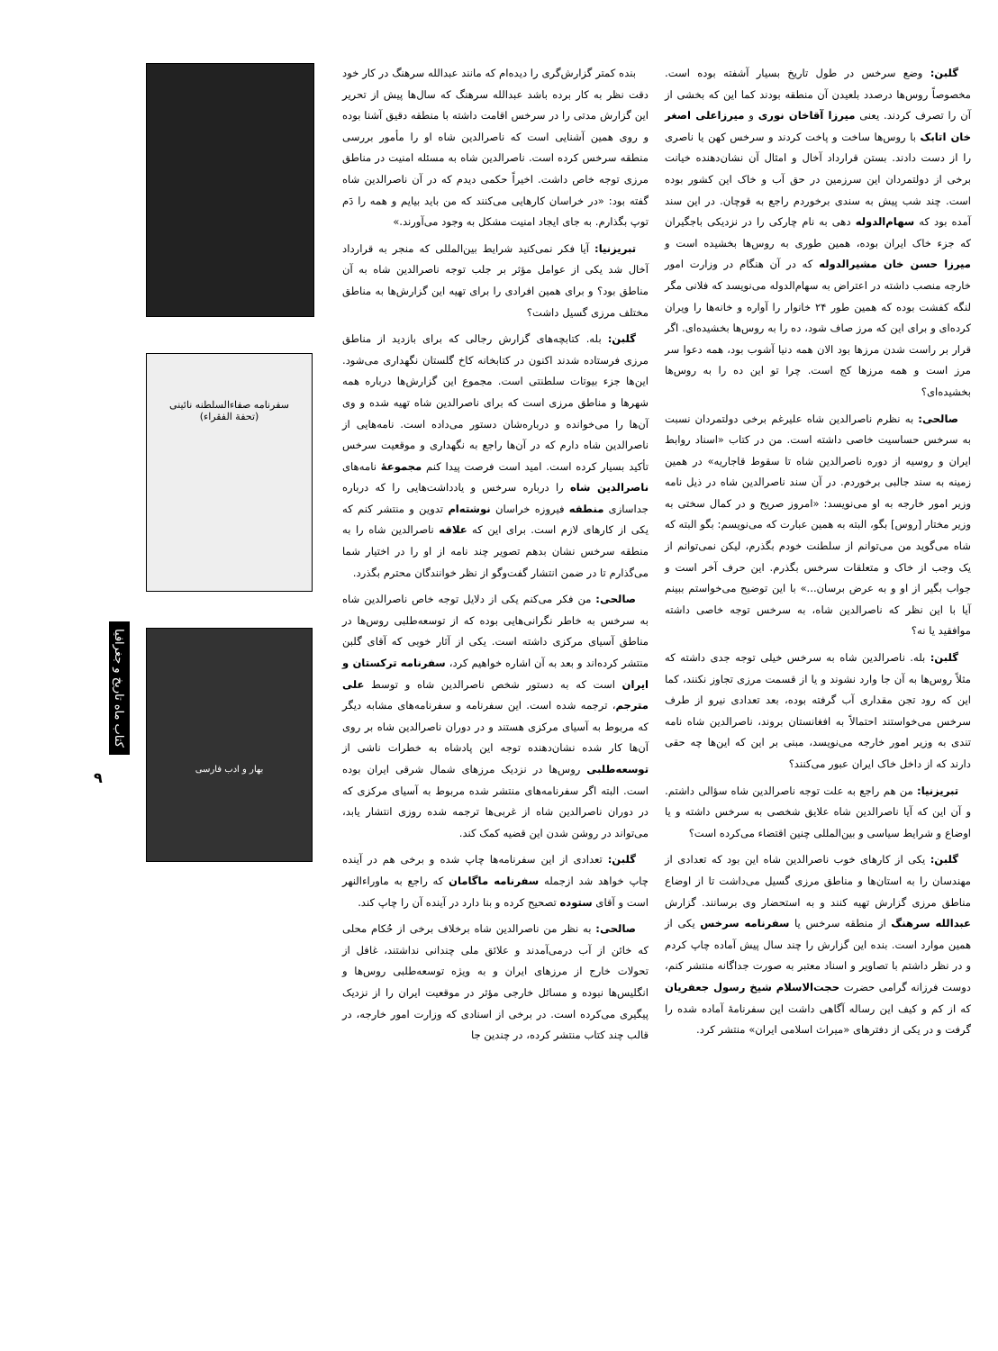گلبن: وضع سرخس در طول تاریخ بسیار آشفته بوده است. مخصوصاً روس‌ها درصدد بلعیدن آن منطقه بودند کما این که بخشی از آن را تصرف کردند. یعنی میرزا آقاخان نوری و میرزاعلی اصغر خان اتابک با روس‌ها ساخت و پاخت کردند و سرخس کهن یا ناصری را از دست دادند. بستن قرارداد آخال و امثال آن نشان‌دهنده خیانت برخی از دولتمردان این سرزمین در حق آب و خاک این کشور بوده است. چند شب پیش به سندی برخوردم راجع به قوچان. در این سند آمده بود که سهام‌الدوله دهی به نام چارکی را در نزدیکی باجگیران که جزء خاک ایران بوده، همین طوری به روس‌ها بخشیده است و میرزا حسن خان مشیرالدوله که در آن هنگام در وزارت امور خارجه منصب داشته در اعتراض به سهام‌الدوله می‌نویسد که فلانی مگر لنگه کفشت بوده که همین طور ۲۴ خانوار را آواره و خانه‌ها را ویران کرده‌ای و برای این که مرز صاف شود، ده را به روس‌ها بخشیده‌ای. اگر قرار بر راست شدن مرزها بود الان همه دنیا آشوب بود، همه دعوا سر مرز است و همه مرزها کج است. چرا تو این ده را به روس‌ها بخشیده‌ای؟
صالحی: به نظرم ناصرالدین شاه علیرغم برخی دولتمردان نسبت به سرخس حساسیت خاصی داشته است. من در کتاب «اسناد روابط ایران و روسیه از دوره ناصرالدین شاه تا سقوط قاجاریه» در همین زمینه به سند جالبی برخوردم. در آن سند ناصرالدین شاه در ذیل نامه وزیر امور خارجه به او می‌نویسد: «امروز صریح و در کمال سختی به وزیر مختار [روس] بگو، البته به همین عبارت که می‌نویسم: بگو البته که شاه می‌گوید من می‌توانم از سلطنت خودم بگذرم، لیکن نمی‌توانم از یک وجب از خاک و متعلقات سرخس بگذرم. این حرف آخر است و جواب بگیر از او و به عرض برسان...» با این توضیح می‌خواستم ببینم آیا با این نظر که ناصرالدین شاه، به سرخس توجه خاصی داشته موافقید یا نه؟
گلبن: بله. ناصرالدین شاه به سرخس خیلی توجه جدی داشته که مثلاً روس‌ها به آن جا وارد نشوند و یا از قسمت مرزی تجاوز نکنند، کما این که رود تجن مقداری آب گرفته بوده، بعد تعدادی نیرو از طرف سرخس می‌خواستند احتمالاً به افغانستان بروند، ناصرالدین شاه نامه تندی به وزیر امور خارجه می‌نویسد، مبنی بر این که این‌ها چه حقی دارند که از داخل خاک ایران عبور می‌کنند؟
تبریزنیا: من هم راجع به علت توجه ناصرالدین شاه سؤالی داشتم. و آن این که آیا ناصرالدین شاه علایق شخصی به سرخس داشته و یا اوضاع و شرایط سیاسی و بین‌المللی چنین اقتضاء می‌کرده است؟
گلبن: یکی از کارهای خوب ناصرالدین شاه این بود که تعدادی از مهندسان را به استان‌ها و مناطق مرزی گسیل می‌داشت تا از اوضاع مناطق مرزی گزارش تهیه کنند و به استحضار وی برسانند. گزارش عبدالله سرهنگ از منطقه سرخس یا سفرنامه سرخس یکی از همین موارد است. بنده این گزارش را چند سال پیش آماده چاپ کردم و در نظر داشتم با تصاویر و اسناد معتبر به صورت جداگانه منتشر کنم، دوست فرزانه گرامی حضرت حجت‌الاسلام شیخ رسول جعفریان که از کم و کیف این رساله آگاهی داشت این سفرنامهٔ آماده شده را گرفت و در یکی از دفترهای «میراث اسلامی ایران» منتشر کرد.
بنده کمتر گزارش‌گری را دیده‌ام که مانند عبدالله سرهنگ در کار خود دقت نظر به کار برده باشد عبدالله سرهنگ که سال‌ها پیش از تحریر این گزارش مدتی را در سرخس اقامت داشته با منطقه دقیق آشنا بوده و روی همین آشنایی است که ناصرالدین شاه او را مأمور بررسی منطقه سرخس کرده است. ناصرالدین شاه به مسئله امنیت در مناطق مرزی توجه خاص داشت. اخیراً حکمی دیدم که در آن ناصرالدین شاه گفته بود: «در خراسان کارهایی می‌کنند که من باید بیایم و همه را دَم توپ بگذارم. به جای ایجاد امنیت مشکل به وجود می‌آورند.»
تبریزنیا: آیا فکر نمی‌کنید شرایط بین‌المللی که منجر به قرارداد آخال شد یکی از عوامل مؤثر بر جلب توجه ناصرالدین شاه به آن مناطق بود؟ و برای همین افرادی را برای تهیه این گزارش‌ها به مناطق مختلف مرزی گسیل داشت؟
گلبن: بله. کتابچه‌های گزارش رجالی که برای بازدید از مناطق مرزی فرستاده شدند اکنون در کتابخانه کاخ گلستان نگهداری می‌شود. این‌ها جزء بیوتات سلطنتی است. مجموع این گزارش‌ها درباره همه شهرها و مناطق مرزی است که برای ناصرالدین شاه تهیه شده و وی آن‌ها را می‌خوانده و درباره‌شان دستور می‌داده است. نامه‌هایی از ناصرالدین شاه دارم که در آن‌ها راجع به نگهداری و موقعیت سرخس تأکید بسیار کرده است. امید است فرصت پیدا کنم مجموعهٔ نامه‌های ناصرالدین شاه را درباره سرخس و یادداشت‌هایی را که درباره جداسازی منطقه فیروزه خراسان نوشته‌ام تدوین و منتشر کنم که یکی از کارهای لازم است. برای این که علاقه ناصرالدین شاه را به منطقه سرخس نشان بدهم تصویر چند نامه از او را در اختیار شما می‌گذارم تا در ضمن انتشار گفت‌وگو از نظر خوانندگان محترم بگذرد.
صالحی: من فکر می‌کنم یکی از دلایل توجه خاص ناصرالدین شاه به سرخس به خاطر نگرانی‌هایی بوده که از توسعه‌طلبی روس‌ها در مناطق آسیای مرکزی داشته است. یکی از آثار خوبی که آقای گلبن منتشر کرده‌اند و بعد به آن اشاره خواهیم کرد، سفرنامه ترکستان و ایران است که به دستور شخص ناصرالدین شاه و توسط علی مترجم، ترجمه شده است. این سفرنامه و سفرنامه‌های مشابه دیگر که مربوط به آسیای مرکزی هستند و در دوران ناصرالدین شاه بر روی آن‌ها کار شده نشان‌دهنده توجه این پادشاه به خطرات ناشی از توسعه‌طلبی روس‌ها در نزدیک مرزهای شمال شرقی ایران بوده است. البته اگر سفرنامه‌های منتشر شده مربوط به آسیای مرکزی که در دوران ناصرالدین شاه از غربی‌ها ترجمه شده روزی انتشار یابد، می‌تواند در روشن شدن این قضیه کمک کند.
گلبن: تعدادی از این سفرنامه‌ها چاپ شده و برخی هم در آینده چاپ خواهد شد ازجمله سفرنامه ماگامان که راجع به ماوراءالنهر است و آقای ستوده تصحیح کرده و بنا دارد در آینده آن را چاپ کند.
صالحی: به نظر من ناصرالدین شاه برخلاف برخی از حُکام محلی که خائن از آب درمی‌آمدند و علائق ملی چندانی نداشتند، غافل از تحولات خارج از مرزهای ایران و به ویژه توسعه‌طلبی روس‌ها و انگلیس‌ها نبوده و مسائل خارجی مؤثر در موقعیت ایران را از نزدیک پیگیری می‌کرده است. در برخی از اسنادی که وزارت امور خارجه، در قالب چند کتاب منتشر کرده، در چندین جا
سفرنامه صفاءالسلطنه نائینی
(تحفة الفقراء)
بهار و ادب فارسی
کتاب ماه تاریخ و جغرافیا
۹